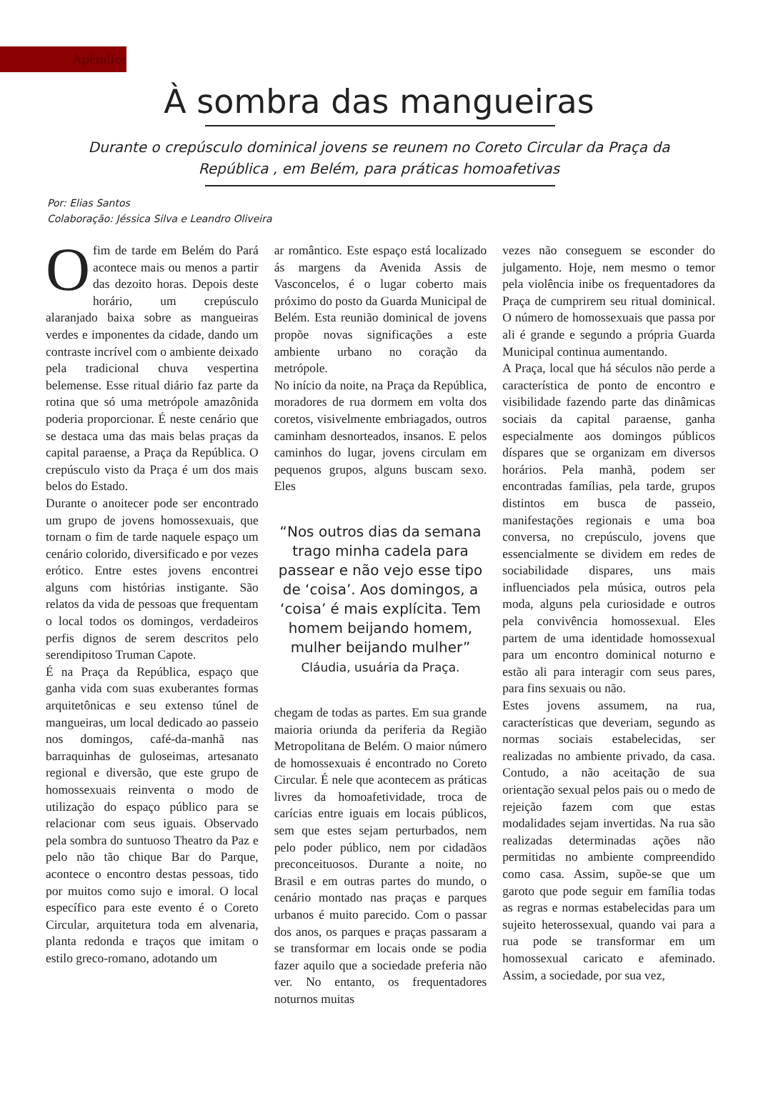Apêndice
À sombra das mangueiras
Durante o crepúsculo dominical jovens se reunem no Coreto Circular da Praça da República , em Belém, para práticas homoafetivas
Por: Elias Santos
Colaboração: Jéssica Silva e Leandro Oliveira
Ofim de tarde em Belém do Pará acontece mais ou menos a partir das dezoito horas. Depois deste horário, um crepúsculo alaranjado baixa sobre as mangueiras verdes e imponentes da cidade, dando um contraste incrível com o ambiente deixado pela tradicional chuva vespertina belemense. Esse ritual diário faz parte da rotina que só uma metrópole amazônida poderia proporcionar. É neste cenário que se destaca uma das mais belas praças da capital paraense, a Praça da República. O crepúsculo visto da Praça é um dos mais belos do Estado.
Durante o anoitecer pode ser encontrado um grupo de jovens homossexuais, que tornam o fim de tarde naquele espaço um cenário colorido, diversificado e por vezes erótico. Entre estes jovens encontrei alguns com histórias instigante. São relatos da vida de pessoas que frequentam o local todos os domingos, verdadeiros perfis dignos de serem descritos pelo serendipitoso Truman Capote.
É na Praça da República, espaço que ganha vida com suas exuberantes formas arquitetônicas e seu extenso túnel de mangueiras, um local dedicado ao passeio nos domingos, café-da-manhã nas barraquinhas de guloseimas, artesanato regional e diversão, que este grupo de homossexuais reinventa o modo de utilização do espaço público para se relacionar com seus iguais. Observado pela sombra do suntuoso Theatro da Paz e pelo não tão chique Bar do Parque, acontece o encontro destas pessoas, tido por muitos como sujo e imoral. O local específico para este evento é o Coreto Circular, arquitetura toda em alvenaria, planta redonda e traços que imitam o estilo greco-romano, adotando um
ar romântico. Este espaço está localizado ás margens da Avenida Assis de Vasconcelos, é o lugar coberto mais próximo do posto da Guarda Municipal de Belém. Esta reunião dominical de jovens propõe novas significações a este ambiente urbano no coração da metrópole.
No início da noite, na Praça da República, moradores de rua dormem em volta dos coretos, visivelmente embriagados, outros caminham desnorteados, insanos. E pelos caminhos do lugar, jovens circulam em pequenos grupos, alguns buscam sexo. Eles
“Nos outros dias da semana trago minha cadela para passear e não vejo esse tipo de ‘coisa’. Aos domingos, a ‘coisa’ é mais explícita. Tem homem beijando homem, mulher beijando mulher”
Cláudia, usuária da Praça.
chegam de todas as partes. Em sua grande maioria oriunda da periferia da Região Metropolitana de Belém. O maior número de homossexuais é encontrado no Coreto Circular. É nele que acontecem as práticas livres da homoafetividade, troca de carícias entre iguais em locais públicos, sem que estes sejam perturbados, nem pelo poder público, nem por cidadãos preconceituosos. Durante a noite, no Brasil e em outras partes do mundo, o cenário montado nas praças e parques urbanos é muito parecido. Com o passar dos anos, os parques e praças passaram a se transformar em locais onde se podia fazer aquilo que a sociedade preferia não ver. No entanto, os frequentadores noturnos muitas
vezes não conseguem se esconder do julgamento. Hoje, nem mesmo o temor pela violência inibe os frequentadores da Praça de cumprirem seu ritual dominical. O número de homossexuais que passa por ali é grande e segundo a própria Guarda Municipal continua aumentando.
A Praça, local que há séculos não perde a característica de ponto de encontro e visibilidade fazendo parte das dinâmicas sociais da capital paraense, ganha especialmente aos domingos públicos díspares que se organizam em diversos horários. Pela manhã, podem ser encontradas famílias, pela tarde, grupos distintos em busca de passeio, manifestações regionais e uma boa conversa, no crepúsculo, jovens que essencialmente se dividem em redes de sociabilidade dispares, uns mais influenciados pela música, outros pela moda, alguns pela curiosidade e outros pela convivência homossexual. Eles partem de uma identidade homossexual para um encontro dominical noturno e estão ali para interagir com seus pares, para fins sexuais ou não.
Estes jovens assumem, na rua, características que deveriam, segundo as normas sociais estabelecidas, ser realizadas no ambiente privado, da casa. Contudo, a não aceitação de sua orientação sexual pelos pais ou o medo de rejeição fazem com que estas modalidades sejam invertidas. Na rua são realizadas determinadas ações não permitidas no ambiente compreendido como casa. Assim, supõe-se que um garoto que pode seguir em família todas as regras e normas estabelecidas para um sujeito heterossexual, quando vai para a rua pode se transformar em um homossexual caricato e afeminado. Assim, a sociedade, por sua vez,